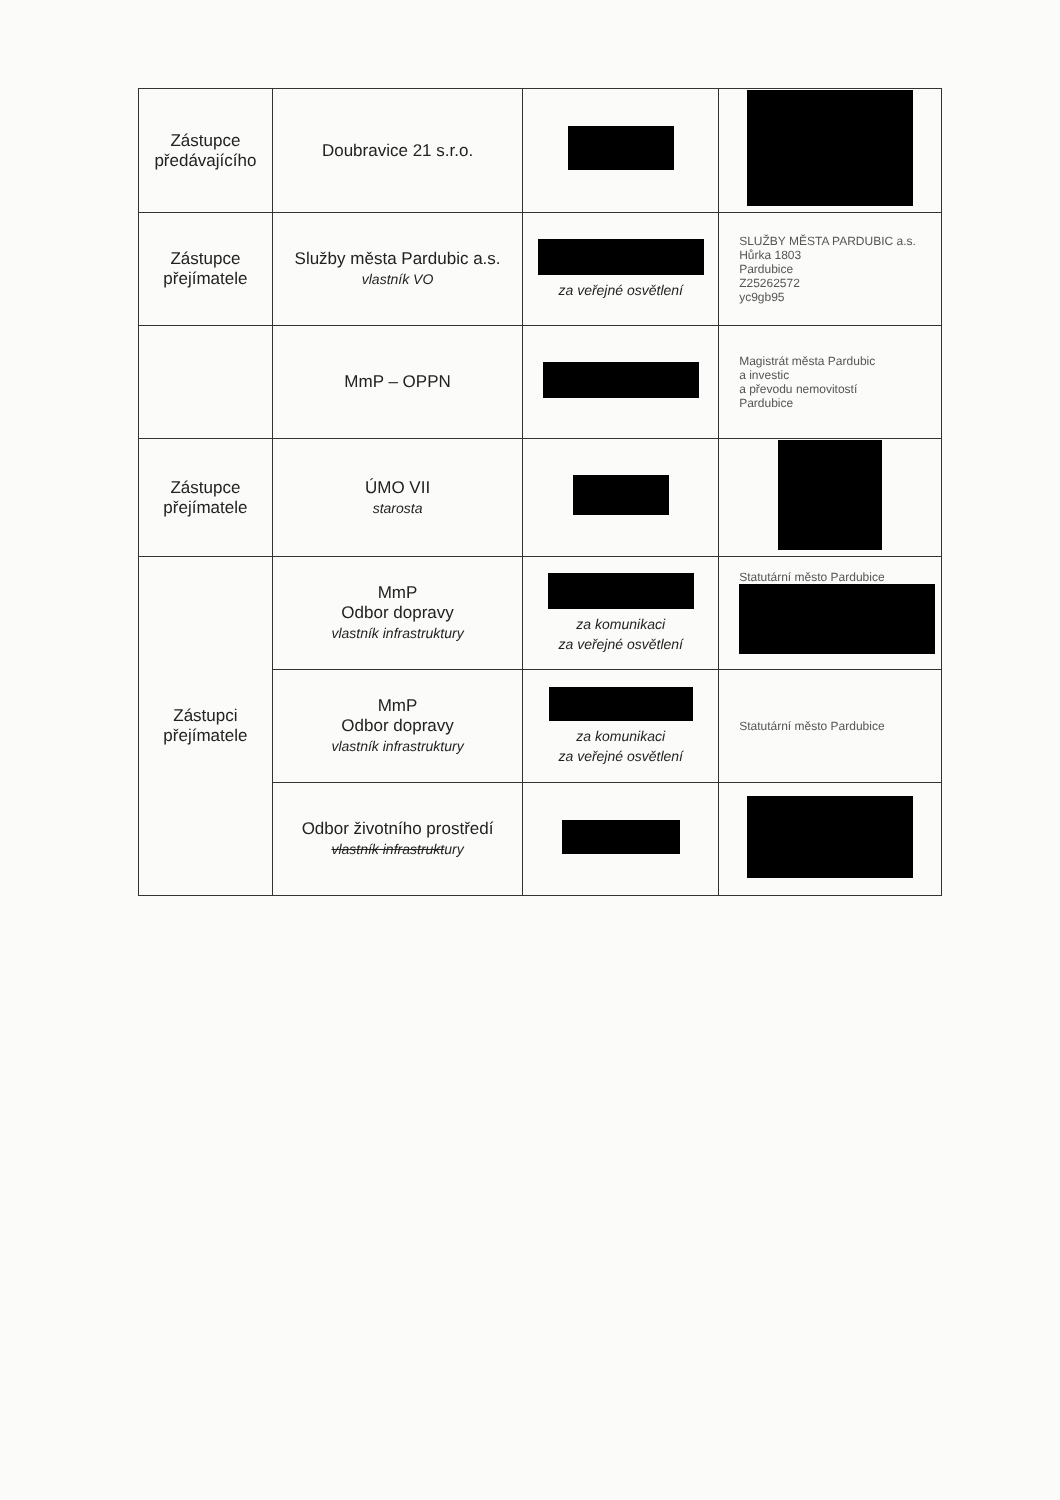| Zástupce předávajícího | Doubravice 21 s.r.o. | | |
| Zástupce přejímatele | Služby města Pardubic a.s. vlastník VO | za veřejné osvětlení | SLUŽBY MĚSTA PARDUBIC a.s. Hůrka 1803 Pardubice Z25262572 yc9gb95 |
| | MmP – OPPN | | Magistrát města Pardubic a investic a převodu nemovitostí Pardubice |
| Zástupce přejímatele | ÚMO VII starosta | | |
| Zástupci přejímatele | MmP Odbor dopravy vlastník infrastruktury | za komunikaci za veřejné osvětlení | Statutární město Pardubice |
| | MmP Odbor dopravy vlastník infrastruktury | za komunikaci za veřejné osvětlení | Statutární město Pardubice |
| | Odbor životního prostředí vlastník infrastrukt ury | | |